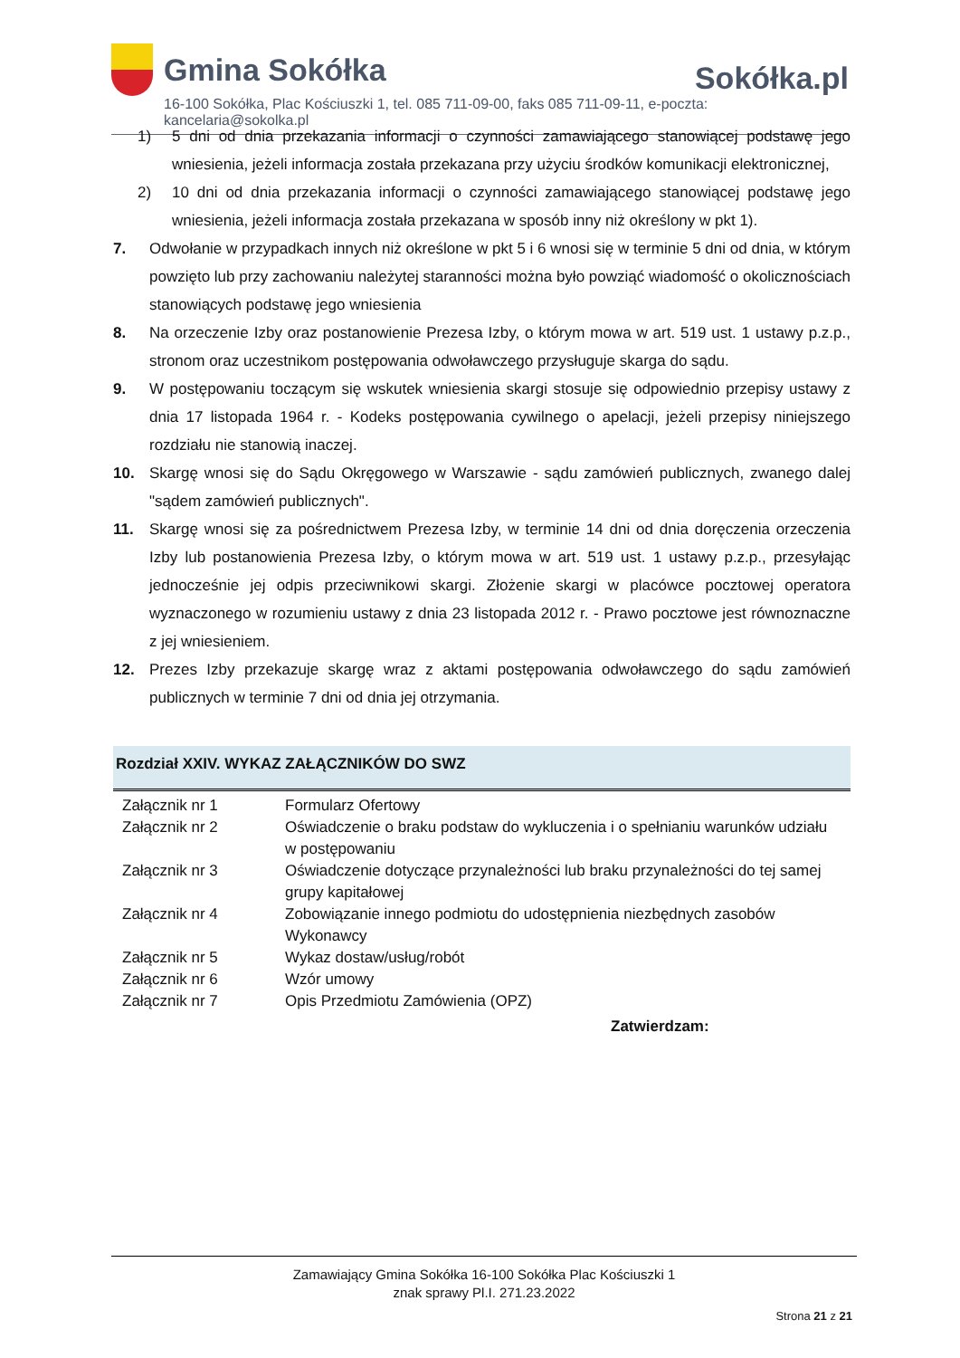Gmina Sokółka
Sokółka.pl
16-100 Sokółka, Plac Kościuszki 1, tel. 085 711-09-00, faks 085 711-09-11, e-poczta: kancelaria@sokolka.pl
1) 5 dni od dnia przekazania informacji o czynności zamawiającego stanowiącej podstawę jego wniesienia, jeżeli informacja została przekazana przy użyciu środków komunikacji elektronicznej,
2) 10 dni od dnia przekazania informacji o czynności zamawiającego stanowiącej podstawę jego wniesienia, jeżeli informacja została przekazana w sposób inny niż określony w pkt 1).
7. Odwołanie w przypadkach innych niż określone w pkt 5 i 6 wnosi się w terminie 5 dni od dnia, w którym powzięto lub przy zachowaniu należytej staranności można było powziąć wiadomość o okolicznościach stanowiących podstawę jego wniesienia
8. Na orzeczenie Izby oraz postanowienie Prezesa Izby, o którym mowa w art. 519 ust. 1 ustawy p.z.p., stronom oraz uczestnikom postępowania odwoławczego przysługuje skarga do sądu.
9. W postępowaniu toczącym się wskutek wniesienia skargi stosuje się odpowiednio przepisy ustawy z dnia 17 listopada 1964 r. - Kodeks postępowania cywilnego o apelacji, jeżeli przepisy niniejszego rozdziału nie stanowią inaczej.
10. Skargę wnosi się do Sądu Okręgowego w Warszawie - sądu zamówień publicznych, zwanego dalej "sądem zamówień publicznych".
11. Skargę wnosi się za pośrednictwem Prezesa Izby, w terminie 14 dni od dnia doręczenia orzeczenia Izby lub postanowienia Prezesa Izby, o którym mowa w art. 519 ust. 1 ustawy p.z.p., przesyłając jednocześnie jej odpis przeciwnikowi skargi. Złożenie skargi w placówce pocztowej operatora wyznaczonego w rozumieniu ustawy z dnia 23 listopada 2012 r. - Prawo pocztowe jest równoznaczne z jej wniesieniem.
12. Prezes Izby przekazuje skargę wraz z aktami postępowania odwoławczego do sądu zamówień publicznych w terminie 7 dni od dnia jej otrzymania.
Rozdział XXIV. WYKAZ ZAŁĄCZNIKÓW DO SWZ
| Załącznik nr 1 | Formularz Ofertowy |
| Załącznik nr 2 | Oświadczenie o braku podstaw do wykluczenia i o spełnianiu warunków udziału w postępowaniu |
| Załącznik nr 3 | Oświadczenie dotyczące przynależności lub braku przynależności do tej samej grupy kapitałowej |
| Załącznik nr 4 | Zobowiązanie innego podmiotu do udostępnienia niezbędnych zasobów Wykonawcy |
| Załącznik nr 5 | Wykaz dostaw/usług/robót |
| Załącznik nr 6 | Wzór umowy |
| Załącznik nr 7 | Opis Przedmiotu Zamówienia (OPZ) |
Zatwierdzam:
Zamawiający Gmina Sokółka 16-100 Sokółka Plac Kościuszki 1
znak sprawy Pl.I. 271.23.2022
Strona 21 z 21